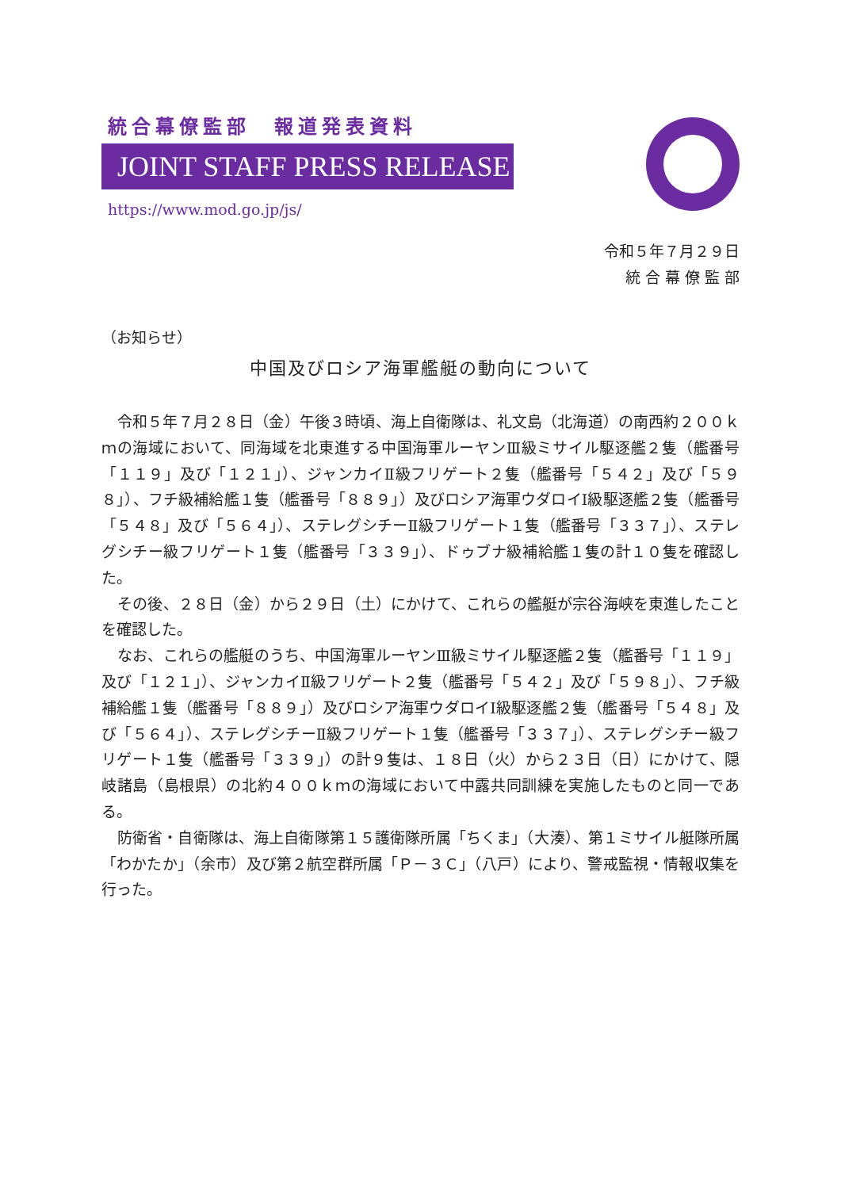統合幕僚監部　報道発表資料
JOINT STAFF PRESS RELEASE
https://www.mod.go.jp/js/
令和５年７月２９日
統 合 幕 僚 監 部
（お知らせ）
中国及びロシア海軍艦艇の動向について
令和５年７月２８日（金）午後３時頃、海上自衛隊は、礼文島（北海道）の南西約２００ｋｍの海域において、同海域を北東進する中国海軍ルーヤンⅢ級ミサイル駆逐艦２隻（艦番号「１１９」及び「１２１」）、ジャンカイⅡ級フリゲート２隻（艦番号「５４２」及び「５９８」）、フチ級補給艦１隻（艦番号「８８９」）及びロシア海軍ウダロイⅠ級駆逐艦２隻（艦番号「５４８」及び「５６４」）、ステレグシチーⅡ級フリゲート１隻（艦番号「３３７」）、ステレグシチー級フリゲート１隻（艦番号「３３９」）、ドゥブナ級補給艦１隻の計１０隻を確認した。
その後、２８日（金）から２９日（土）にかけて、これらの艦艇が宗谷海峡を東進したことを確認した。
なお、これらの艦艇のうち、中国海軍ルーヤンⅢ級ミサイル駆逐艦２隻（艦番号「１１９」及び「１２１」）、ジャンカイⅡ級フリゲート２隻（艦番号「５４２」及び「５９８」）、フチ級補給艦１隻（艦番号「８８９」）及びロシア海軍ウダロイⅠ級駆逐艦２隻（艦番号「５４８」及び「５６４」）、ステレグシチーⅡ級フリゲート１隻（艦番号「３３７」）、ステレグシチー級フリゲート１隻（艦番号「３３９」）の計９隻は、１８日（火）から２３日（日）にかけて、隠岐諸島（島根県）の北約４００ｋｍの海域において中露共同訓練を実施したものと同一である。
防衛省・自衛隊は、海上自衛隊第１５護衛隊所属「ちくま」（大湊）、第１ミサイル艇隊所属「わかたか」（余市）及び第２航空群所属「Ｐ－３Ｃ」（八戸）により、警戒監視・情報収集を行った。